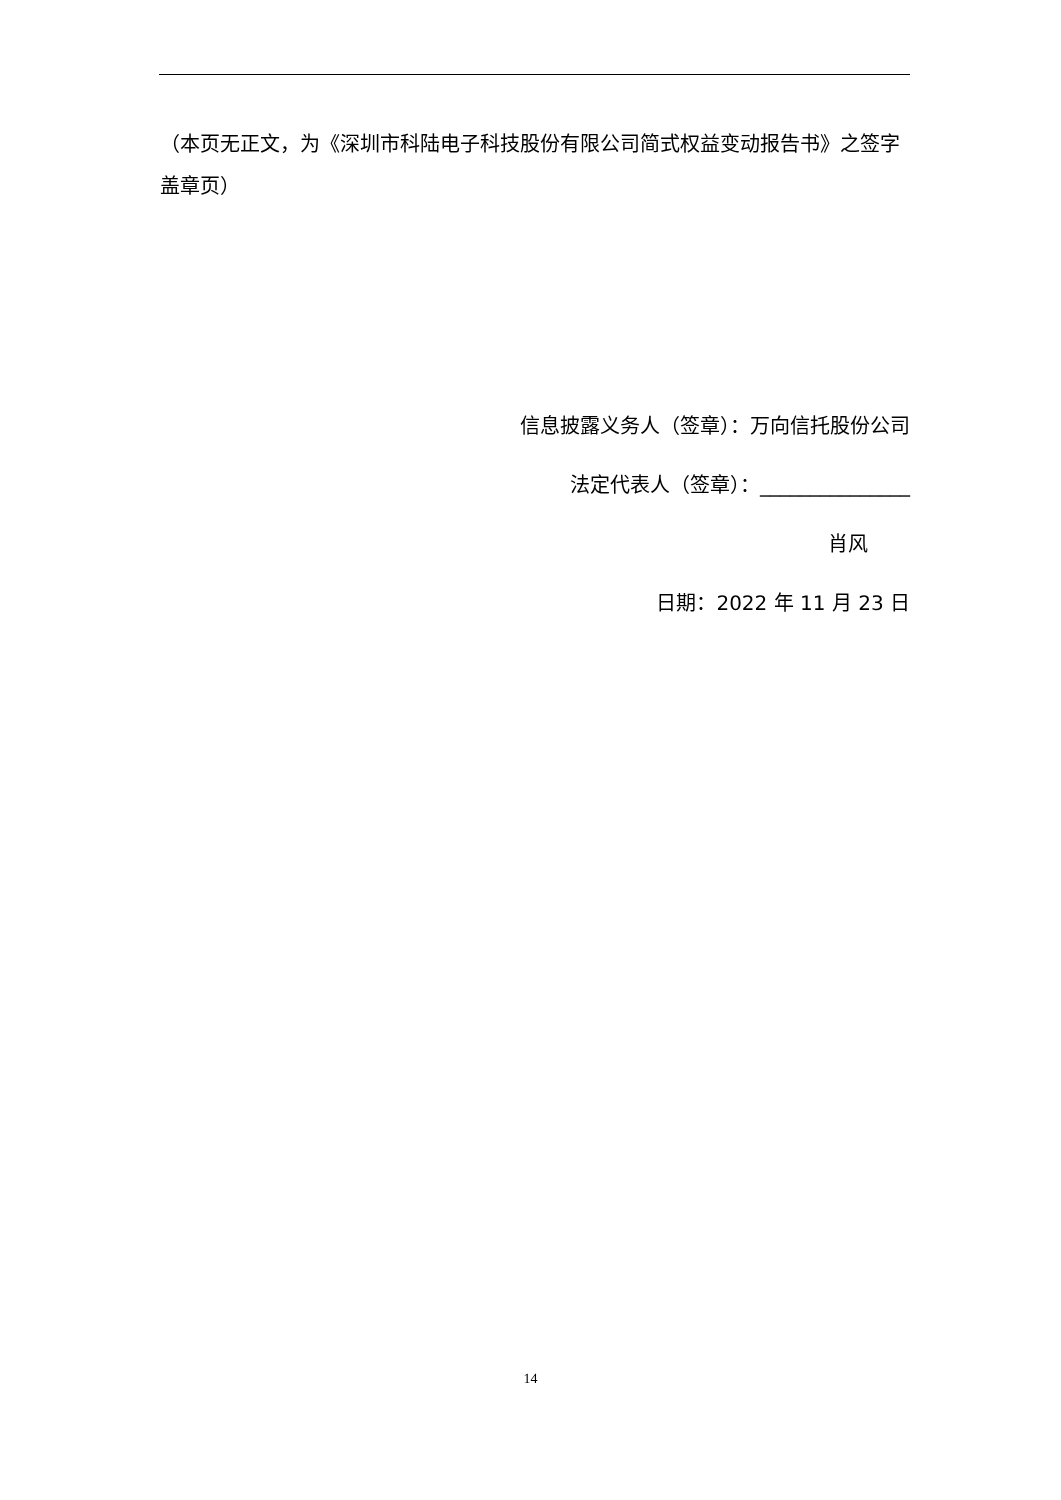（本页无正文，为《深圳市科陆电子科技股份有限公司简式权益变动报告书》之签字盖章页）
信息披露义务人（签章）：万向信托股份公司
法定代表人（签章）：_______________
肖风
日期：2022 年 11 月 23 日
14